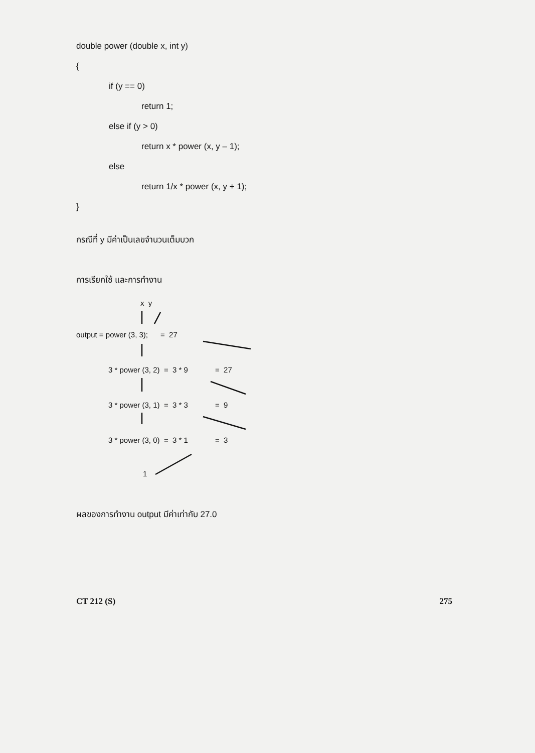double power (double x, int y)
{
if (y == 0)
return 1;
else if (y > 0)
return x * power (x, y – 1);
else
return 1/x * power (x, y + 1);
}
กรณีที่ y มีค่าเป็นเลขจำนวนเต็มบวก
การเรียกใช้ และการทำงาน
x y
output = power (3, 3); = 27
3 * power (3, 2) = 3 * 9 = 27
3 * power (3, 1) = 3 * 3 = 9
3 * power (3, 0) = 3 * 1 = 3
1
ผลของการทำงาน output มีค่าเท่ากับ 27.0
CT 212 (S) 275